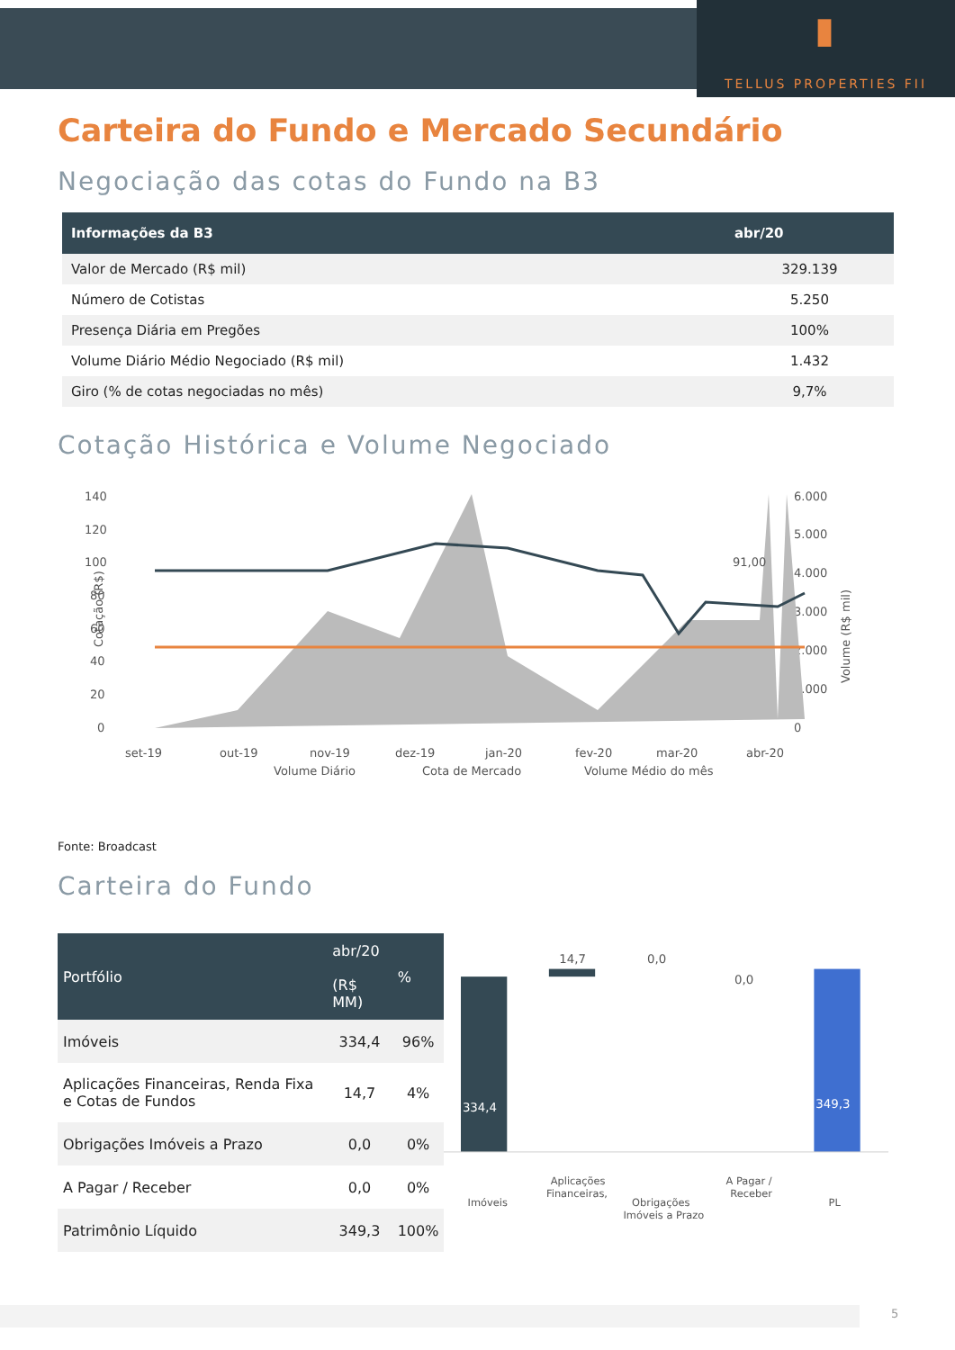▮
TELLUS PROPERTIES FII
Carteira do Fundo e Mercado Secundário
Negociação das cotas do Fundo na B3
| Informações da B3 | abr/20 |
| --- | --- |
| Valor de Mercado (R$ mil) | 329.139 |
| Número de Cotistas | 5.250 |
| Presença Diária em Pregões | 100% |
| Volume Diário Médio Negociado (R$ mil) | 1.432 |
| Giro (% de cotas negociadas no mês) | 9,7% |
Cotação Histórica e Volume Negociado
140
120
100
80
60
40
20
0
6.000
5.000
4.000
3.000
2.000
1.000
0
Cotação (R$)
Volume (R$ mil)
91,00
set-19
out-19
nov-19
dez-19
jan-20
fev-20
mar-20
abr-20
Volume Diário
Cota de Mercado
Volume Médio do mês
Fonte: Broadcast
Carteira do Fundo
| Portfólio | abr/20 (R$ MM) | % |
| --- | --- | --- |
| Imóveis | 334,4 | 96% |
| Aplicações Financeiras, Renda Fixa e Cotas de Fundos | 14,7 | 4% |
| Obrigações Imóveis a Prazo | 0,0 | 0% |
| A Pagar / Receber | 0,0 | 0% |
| Patrimônio Líquido | 349,3 | 100% |
334,4
14,7
0,0
0,0
349,3
Imóveis
Aplicações
Financeiras,
Obrigações
Imóveis a Prazo
A Pagar /
Receber
PL
5